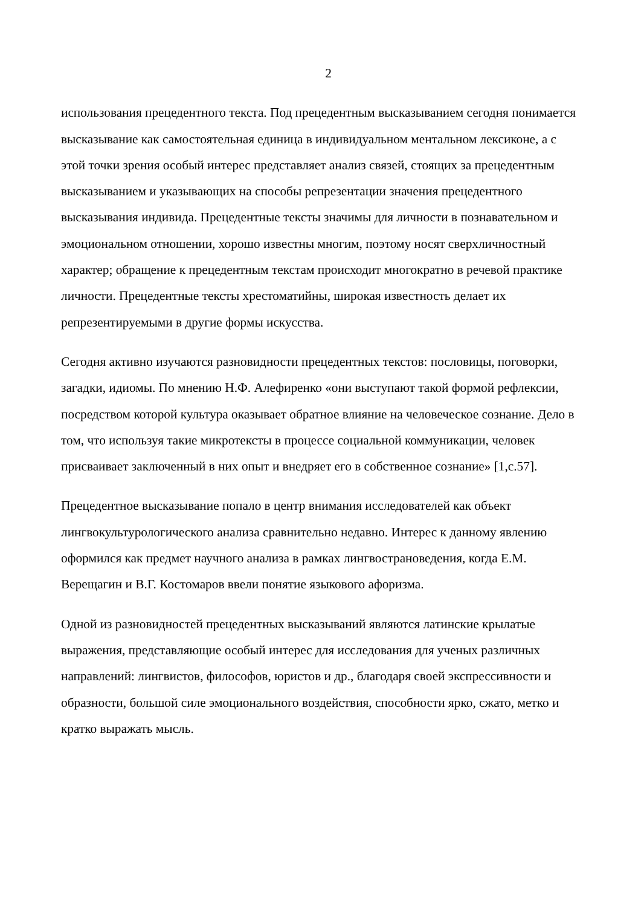2
использования прецедентного текста. Под прецедентным высказыванием сегодня понимается высказывание как самостоятельная единица в индивидуальном ментальном лексиконе, а с этой точки зрения особый интерес представляет анализ связей, стоящих за прецедентным высказыванием и указывающих на способы репрезентации значения прецедентного высказывания индивида. Прецедентные тексты значимы для личности в познавательном и эмоциональном отношении, хорошо известны многим, поэтому носят сверхличностный характер; обращение к прецедентным текстам происходит многократно в речевой практике личности. Прецедентные тексты хрестоматийны, широкая известность делает их репрезентируемыми в другие формы искусства.
Сегодня активно изучаются разновидности прецедентных текстов: пословицы, поговорки, загадки, идиомы. По мнению Н.Ф. Алефиренко «они выступают такой формой рефлексии, посредством которой культура оказывает обратное влияние на человеческое сознание. Дело в том, что используя такие микротексты в процессе социальной коммуникации, человек присваивает заключенный в них опыт и внедряет его в собственное сознание» [1,с.57].
Прецедентное высказывание попало в центр внимания исследователей как объект лингвокультурологического анализа сравнительно недавно. Интерес к данному явлению оформился как предмет научного анализа в рамках лингвострановедения, когда Е.М. Верещагин и В.Г. Костомаров ввели понятие языкового афоризма.
Одной из разновидностей прецедентных высказываний являются латинские крылатые выражения, представляющие особый интерес для исследования для ученых различных направлений: лингвистов, философов, юристов и др., благодаря своей экспрессивности и образности, большой силе эмоционального воздействия, способности ярко, сжато, метко и кратко выражать мысль.